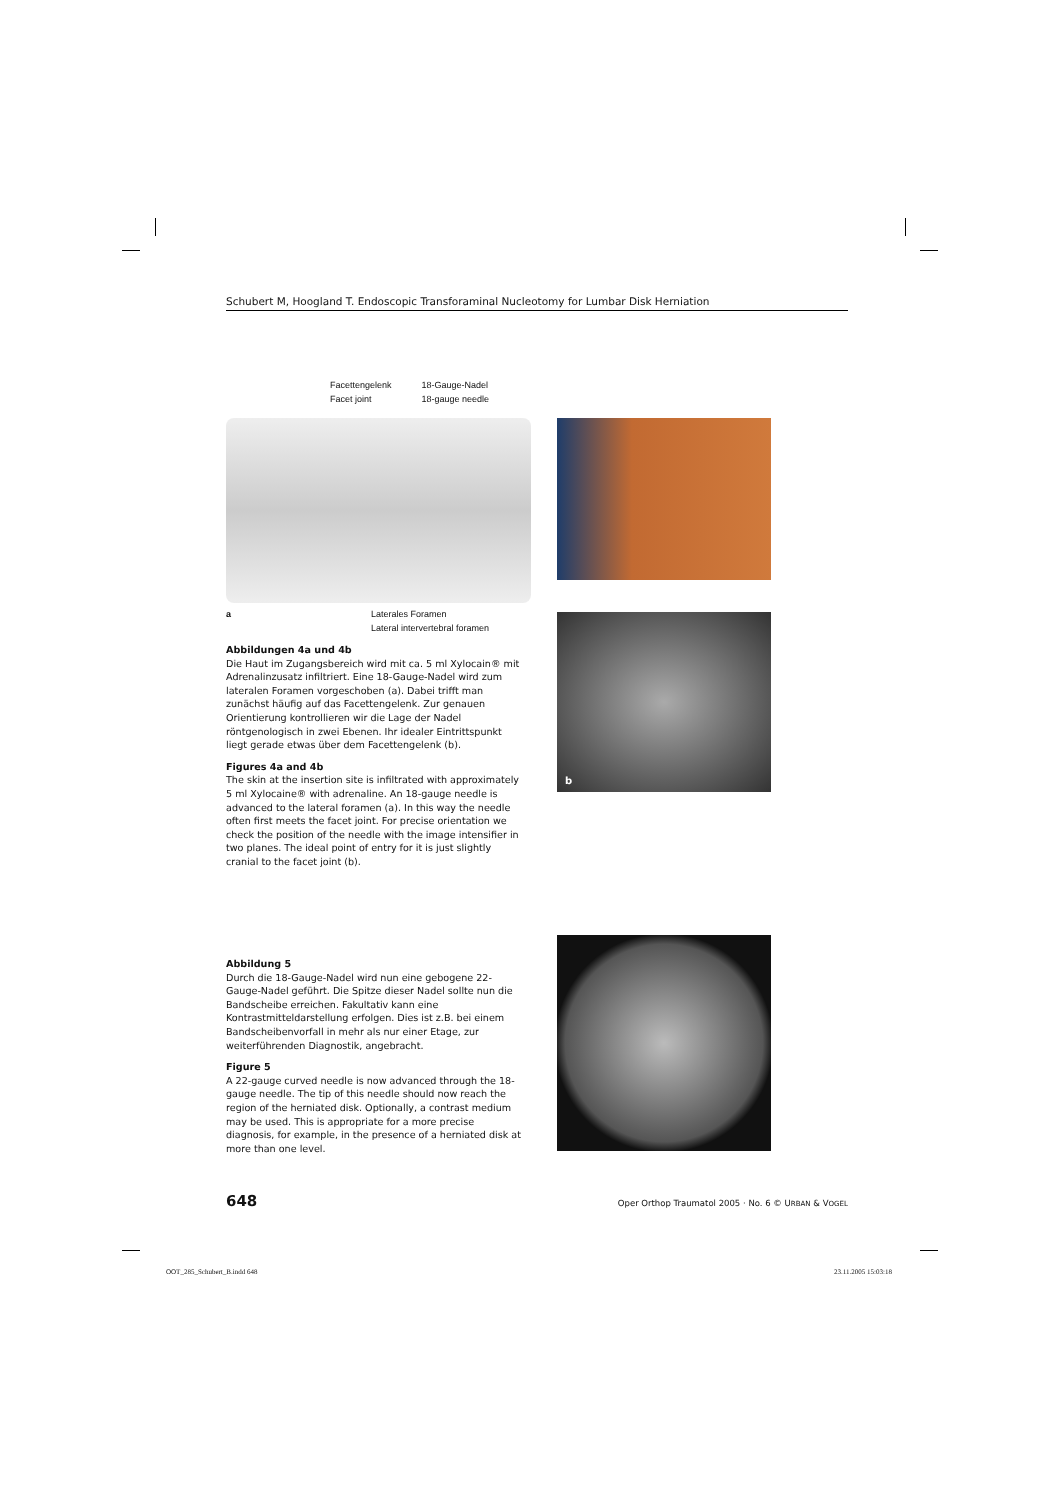Schubert M, Hoogland T. Endoscopic Transforaminal Nucleotomy for Lumbar Disk Herniation
Facettengelenk
Facet joint
18-Gauge-Nadel
18-gauge needle
a Laterales Foramen
Lateral intervertebral foramen
Abbildungen 4a und 4b
Die Haut im Zugangsbereich wird mit ca. 5 ml Xylocain® mit Adrenalinzusatz infiltriert. Eine 18-Gauge-Nadel wird zum lateralen Foramen vorgeschoben (a). Dabei trifft man zunächst häufig auf das Facettengelenk. Zur genauen Orientierung kontrollieren wir die Lage der Nadel röntgenologisch in zwei Ebenen. Ihr idealer Eintrittspunkt liegt gerade etwas über dem Facettengelenk (b).
Figures 4a and 4b
The skin at the insertion site is infiltrated with approximately 5 ml Xylocaine® with adrenaline. An 18-gauge needle is advanced to the lateral foramen (a). In this way the needle often first meets the facet joint. For precise orientation we check the position of the needle with the image intensifier in two planes. The ideal point of entry for it is just slightly cranial to the facet joint (b).
b
Abbildung 5
Durch die 18-Gauge-Nadel wird nun eine gebogene 22-Gauge-Nadel geführt. Die Spitze dieser Nadel sollte nun die Bandscheibe erreichen. Fakultativ kann eine Kontrastmitteldarstellung erfolgen. Dies ist z.B. bei einem Bandscheibenvorfall in mehr als nur einer Etage, zur weiterführenden Diagnostik, angebracht.
Figure 5
A 22-gauge curved needle is now advanced through the 18-gauge needle. The tip of this needle should now reach the region of the herniated disk. Optionally, a contrast medium may be used. This is appropriate for a more precise diagnosis, for example, in the presence of a herniated disk at more than one level.
648 Oper Orthop Traumatol 2005 · No. 6 © URBAN & VOGEL
OOT_285_Schubert_B.indd 648 23.11.2005 15:03:18